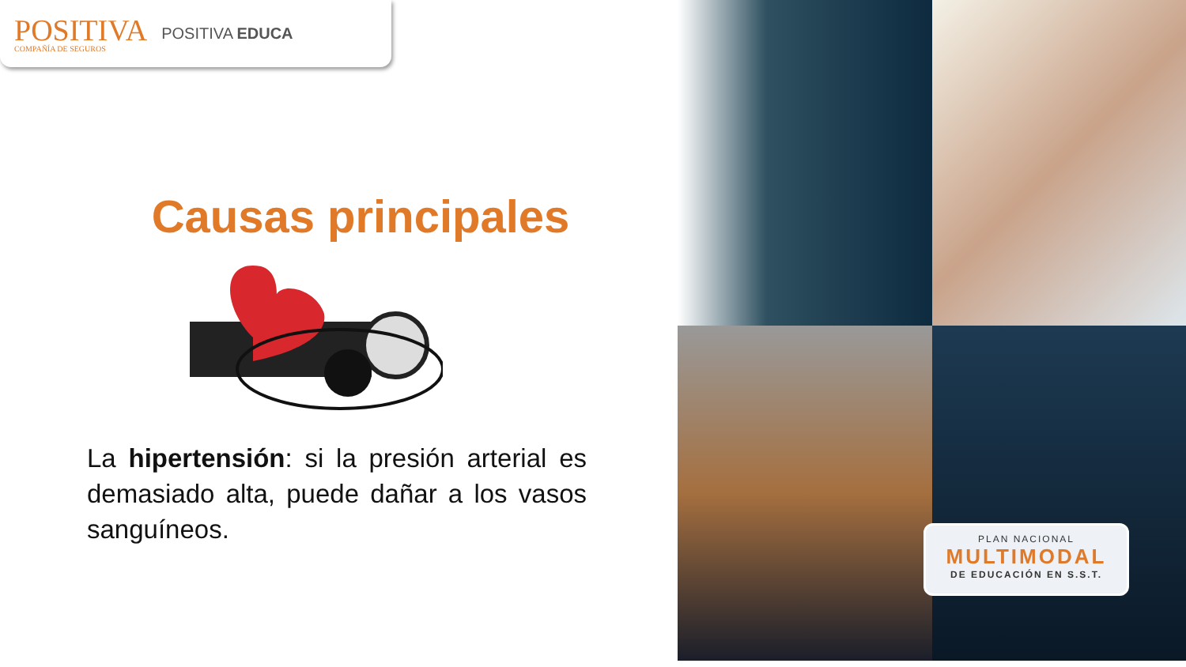POSITIVA
COMPAÑÍA DE SEGUROS
POSITIVA EDUCA
Causas principales
La hipertensión: si la presión arterial es demasiado alta, puede dañar a los vasos sanguíneos.
PLAN NACIONAL
MULTIMODAL
DE EDUCACIÓN EN S.S.T.